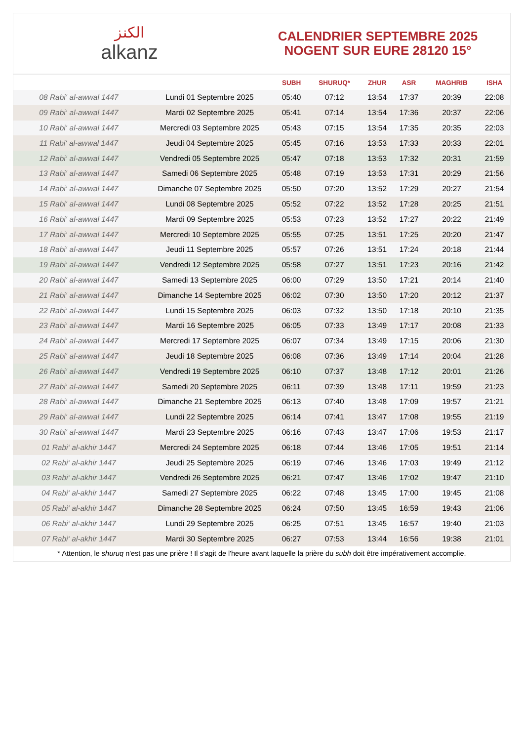الكنز
alkanz
CALENDRIER SEPTEMBRE 2025
NOGENT SUR EURE 28120 15°
| | | SUBH | SHURUQ* | ZHUR | ASR | MAGHRIB | ISHA |
| --- | --- | --- | --- | --- | --- | --- | --- |
| 08 Rabi‘ al-awwal 1447 | Lundi 01 Septembre 2025 | 05:40 | 07:12 | 13:54 | 17:37 | 20:39 | 22:08 |
| 09 Rabi‘ al-awwal 1447 | Mardi 02 Septembre 2025 | 05:41 | 07:14 | 13:54 | 17:36 | 20:37 | 22:06 |
| 10 Rabi‘ al-awwal 1447 | Mercredi 03 Septembre 2025 | 05:43 | 07:15 | 13:54 | 17:35 | 20:35 | 22:03 |
| 11 Rabi‘ al-awwal 1447 | Jeudi 04 Septembre 2025 | 05:45 | 07:16 | 13:53 | 17:33 | 20:33 | 22:01 |
| 12 Rabi‘ al-awwal 1447 | Vendredi 05 Septembre 2025 | 05:47 | 07:18 | 13:53 | 17:32 | 20:31 | 21:59 |
| 13 Rabi‘ al-awwal 1447 | Samedi 06 Septembre 2025 | 05:48 | 07:19 | 13:53 | 17:31 | 20:29 | 21:56 |
| 14 Rabi‘ al-awwal 1447 | Dimanche 07 Septembre 2025 | 05:50 | 07:20 | 13:52 | 17:29 | 20:27 | 21:54 |
| 15 Rabi‘ al-awwal 1447 | Lundi 08 Septembre 2025 | 05:52 | 07:22 | 13:52 | 17:28 | 20:25 | 21:51 |
| 16 Rabi‘ al-awwal 1447 | Mardi 09 Septembre 2025 | 05:53 | 07:23 | 13:52 | 17:27 | 20:22 | 21:49 |
| 17 Rabi‘ al-awwal 1447 | Mercredi 10 Septembre 2025 | 05:55 | 07:25 | 13:51 | 17:25 | 20:20 | 21:47 |
| 18 Rabi‘ al-awwal 1447 | Jeudi 11 Septembre 2025 | 05:57 | 07:26 | 13:51 | 17:24 | 20:18 | 21:44 |
| 19 Rabi‘ al-awwal 1447 | Vendredi 12 Septembre 2025 | 05:58 | 07:27 | 13:51 | 17:23 | 20:16 | 21:42 |
| 20 Rabi‘ al-awwal 1447 | Samedi 13 Septembre 2025 | 06:00 | 07:29 | 13:50 | 17:21 | 20:14 | 21:40 |
| 21 Rabi‘ al-awwal 1447 | Dimanche 14 Septembre 2025 | 06:02 | 07:30 | 13:50 | 17:20 | 20:12 | 21:37 |
| 22 Rabi‘ al-awwal 1447 | Lundi 15 Septembre 2025 | 06:03 | 07:32 | 13:50 | 17:18 | 20:10 | 21:35 |
| 23 Rabi‘ al-awwal 1447 | Mardi 16 Septembre 2025 | 06:05 | 07:33 | 13:49 | 17:17 | 20:08 | 21:33 |
| 24 Rabi‘ al-awwal 1447 | Mercredi 17 Septembre 2025 | 06:07 | 07:34 | 13:49 | 17:15 | 20:06 | 21:30 |
| 25 Rabi‘ al-awwal 1447 | Jeudi 18 Septembre 2025 | 06:08 | 07:36 | 13:49 | 17:14 | 20:04 | 21:28 |
| 26 Rabi‘ al-awwal 1447 | Vendredi 19 Septembre 2025 | 06:10 | 07:37 | 13:48 | 17:12 | 20:01 | 21:26 |
| 27 Rabi‘ al-awwal 1447 | Samedi 20 Septembre 2025 | 06:11 | 07:39 | 13:48 | 17:11 | 19:59 | 21:23 |
| 28 Rabi‘ al-awwal 1447 | Dimanche 21 Septembre 2025 | 06:13 | 07:40 | 13:48 | 17:09 | 19:57 | 21:21 |
| 29 Rabi‘ al-awwal 1447 | Lundi 22 Septembre 2025 | 06:14 | 07:41 | 13:47 | 17:08 | 19:55 | 21:19 |
| 30 Rabi‘ al-awwal 1447 | Mardi 23 Septembre 2025 | 06:16 | 07:43 | 13:47 | 17:06 | 19:53 | 21:17 |
| 01 Rabi‘ al-akhir 1447 | Mercredi 24 Septembre 2025 | 06:18 | 07:44 | 13:46 | 17:05 | 19:51 | 21:14 |
| 02 Rabi‘ al-akhir 1447 | Jeudi 25 Septembre 2025 | 06:19 | 07:46 | 13:46 | 17:03 | 19:49 | 21:12 |
| 03 Rabi‘ al-akhir 1447 | Vendredi 26 Septembre 2025 | 06:21 | 07:47 | 13:46 | 17:02 | 19:47 | 21:10 |
| 04 Rabi‘ al-akhir 1447 | Samedi 27 Septembre 2025 | 06:22 | 07:48 | 13:45 | 17:00 | 19:45 | 21:08 |
| 05 Rabi‘ al-akhir 1447 | Dimanche 28 Septembre 2025 | 06:24 | 07:50 | 13:45 | 16:59 | 19:43 | 21:06 |
| 06 Rabi‘ al-akhir 1447 | Lundi 29 Septembre 2025 | 06:25 | 07:51 | 13:45 | 16:57 | 19:40 | 21:03 |
| 07 Rabi‘ al-akhir 1447 | Mardi 30 Septembre 2025 | 06:27 | 07:53 | 13:44 | 16:56 | 19:38 | 21:01 |
* Attention, le shuruq n'est pas une prière ! Il s'agit de l'heure avant laquelle la prière du subh doit être impérativement accomplie.